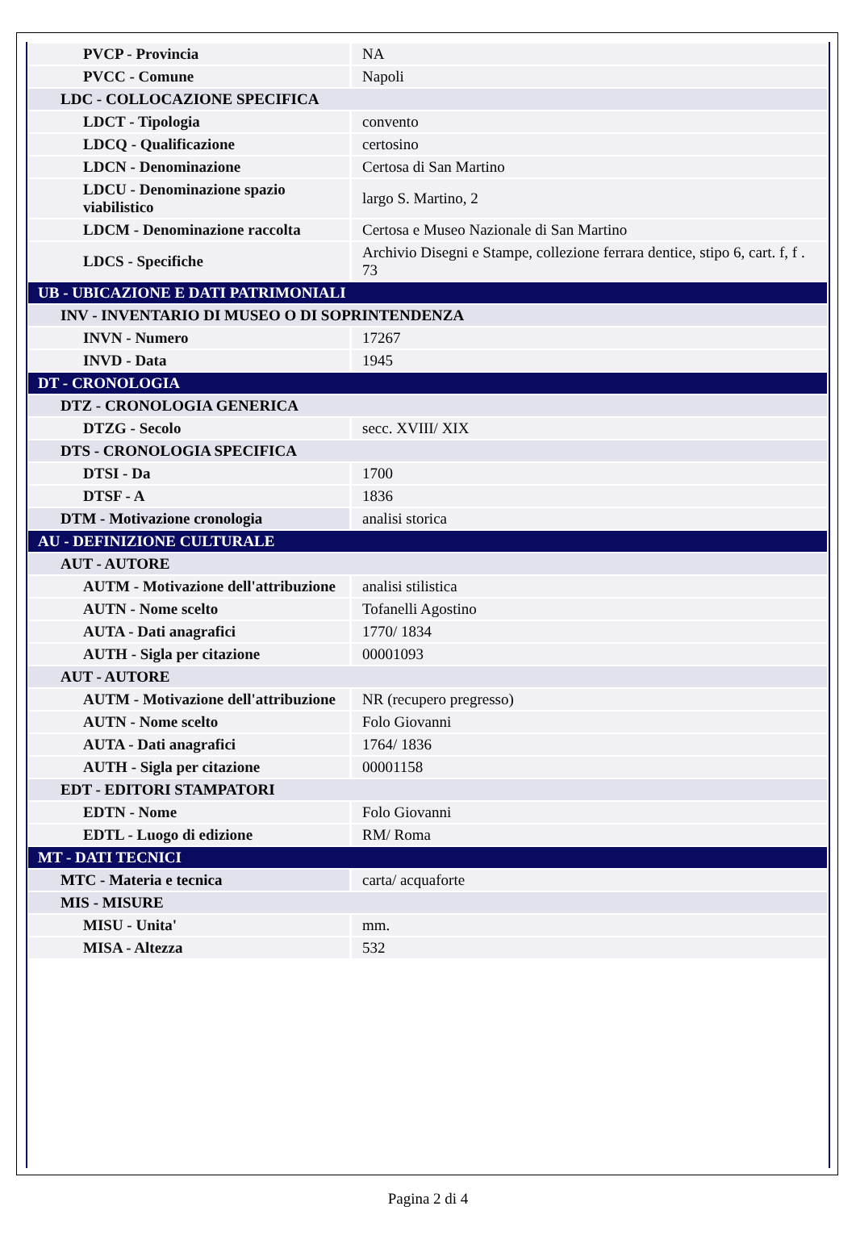| PVCP - Provincia | NA |
| PVCC - Comune | Napoli |
| LDC - COLLOCAZIONE SPECIFICA | |
| LDCT - Tipologia | convento |
| LDCQ - Qualificazione | certosino |
| LDCN - Denominazione | Certosa di San Martino |
| LDCU - Denominazione spazio viabilistico | largo S. Martino, 2 |
| LDCM - Denominazione raccolta | Certosa e Museo Nazionale di San Martino |
| LDCS - Specifiche | Archivio Disegni e Stampe, collezione ferrara dentice, stipo 6, cart. f, f . 73 |
| UB - UBICAZIONE E DATI PATRIMONIALI | |
| INV - INVENTARIO DI MUSEO O DI SOPRINTENDENZA | |
| INVN - Numero | 17267 |
| INVD - Data | 1945 |
| DT - CRONOLOGIA | |
| DTZ - CRONOLOGIA GENERICA | |
| DTZG - Secolo | secc. XVIII/ XIX |
| DTS - CRONOLOGIA SPECIFICA | |
| DTSI - Da | 1700 |
| DTSF - A | 1836 |
| DTM - Motivazione cronologia | analisi storica |
| AU - DEFINIZIONE CULTURALE | |
| AUT - AUTORE | |
| AUTM - Motivazione dell'attribuzione | analisi stilistica |
| AUTN - Nome scelto | Tofanelli Agostino |
| AUTA - Dati anagrafici | 1770/ 1834 |
| AUTH - Sigla per citazione | 00001093 |
| AUT - AUTORE | |
| AUTM - Motivazione dell'attribuzione | NR (recupero pregresso) |
| AUTN - Nome scelto | Folo Giovanni |
| AUTA - Dati anagrafici | 1764/ 1836 |
| AUTH - Sigla per citazione | 00001158 |
| EDT - EDITORI STAMPATORI | |
| EDTN - Nome | Folo Giovanni |
| EDTL - Luogo di edizione | RM/ Roma |
| MT - DATI TECNICI | |
| MTC - Materia e tecnica | carta/ acquaforte |
| MIS - MISURE | |
| MISU - Unita' | mm. |
| MISA - Altezza | 532 |
Pagina 2 di 4